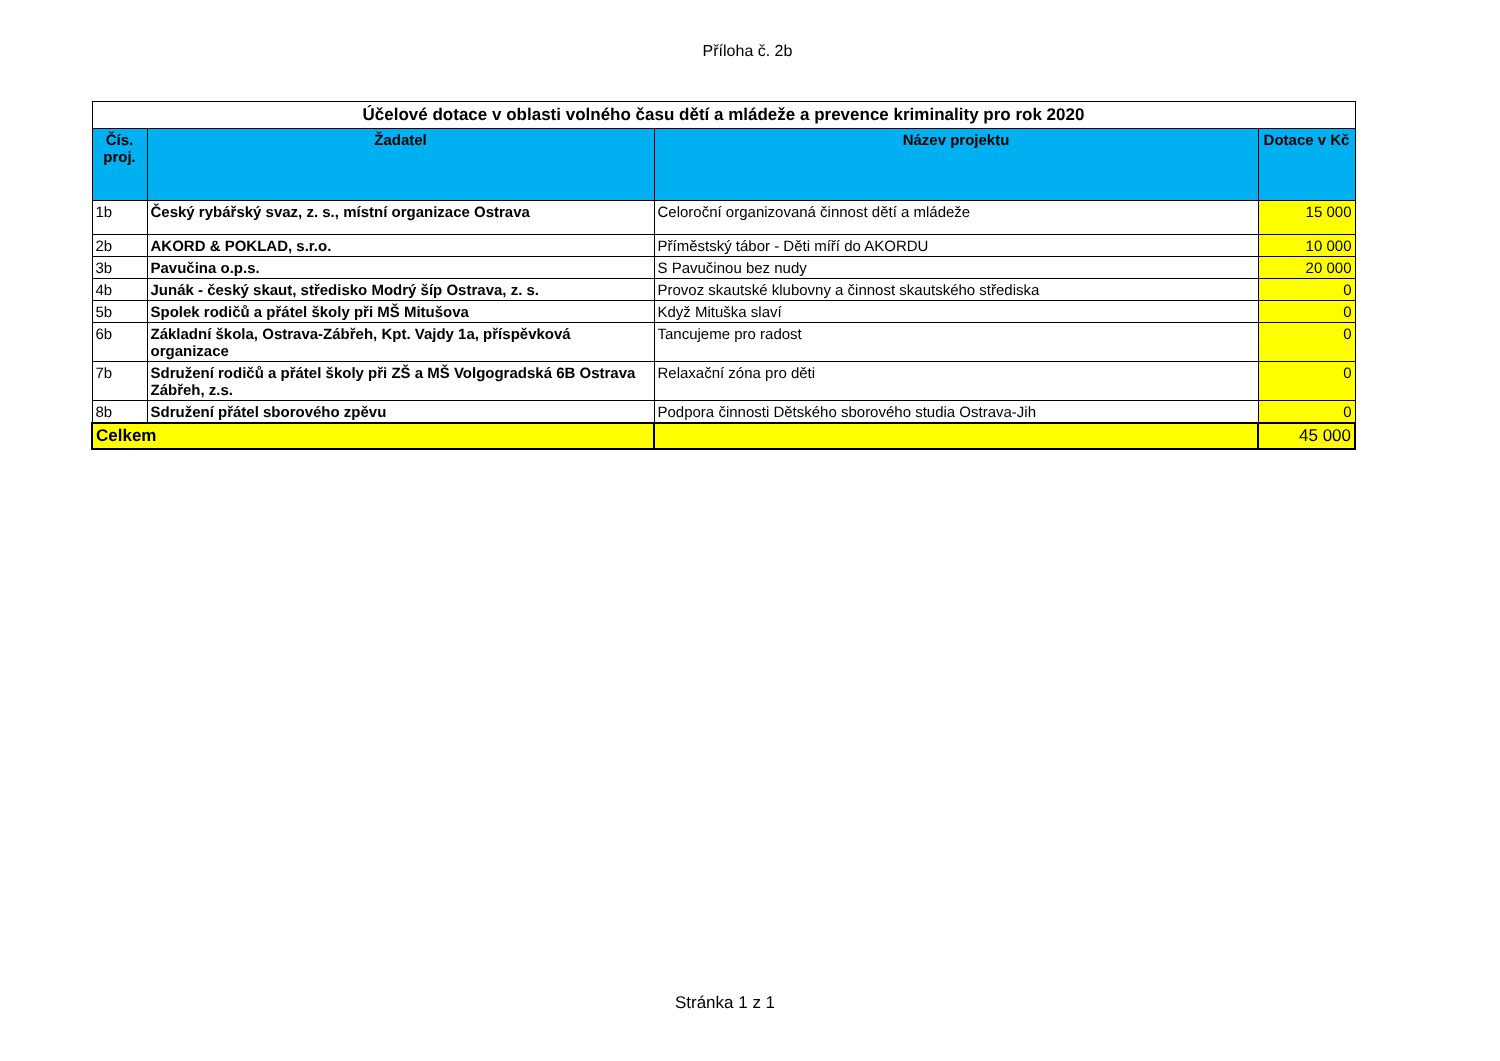Příloha č. 2b
| Účelové dotace v oblasti volného času dětí a mládeže a prevence kriminality pro rok 2020 | | | |
| Čís. proj. | Žadatel | Název projektu | Dotace v Kč |
| 1b | Český rybářský svaz, z. s., místní organizace Ostrava | Celoroční organizovaná činnost dětí a mládeže | 15 000 |
| 2b | AKORD & POKLAD, s.r.o. | Příměstský tábor - Děti míří do AKORDU | 10 000 |
| 3b | Pavučina o.p.s. | S Pavučinou bez nudy | 20 000 |
| 4b | Junák - český skaut, středisko Modrý šíp Ostrava, z. s. | Provoz skautské klubovny a činnost skautského střediska | 0 |
| 5b | Spolek rodičů a přátel školy při MŠ Mitušova | Když Mituška slaví | 0 |
| 6b | Základní škola, Ostrava-Zábřeh, Kpt. Vajdy 1a, příspěvková organizace | Tancujeme pro radost | 0 |
| 7b | Sdružení rodičů a přátel školy při ZŠ a MŠ Volgogradská 6B Ostrava Zábřeh, z.s. | Relaxační zóna pro děti | 0 |
| 8b | Sdružení přátel sborového zpěvu | Podpora činnosti Dětského sborového studia Ostrava-Jih | 0 |
| Celkem | | | 45 000 |
Stránka 1 z 1